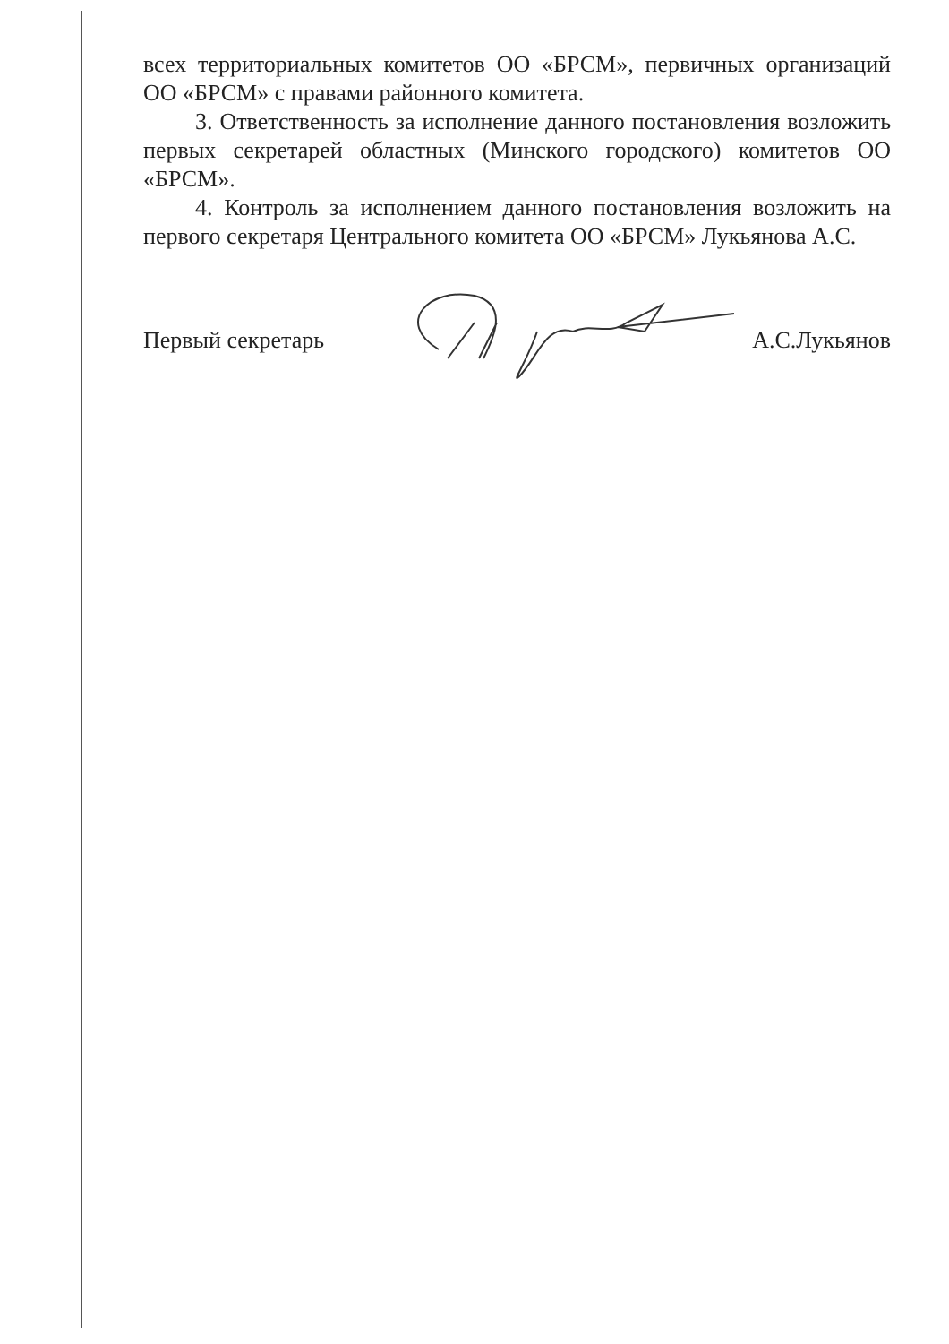всех территориальных комитетов ОО «БРСМ», первичных организаций ОО «БРСМ» с правами районного комитета.
3. Ответственность за исполнение данного постановления возложить первых секретарей областных (Минского городского) комитетов ОО «БРСМ».
4. Контроль за исполнением данного постановления возложить на первого секретаря Центрального комитета ОО «БРСМ» Лукьянова А.С.
Первый секретарь А.С.Лукьянов